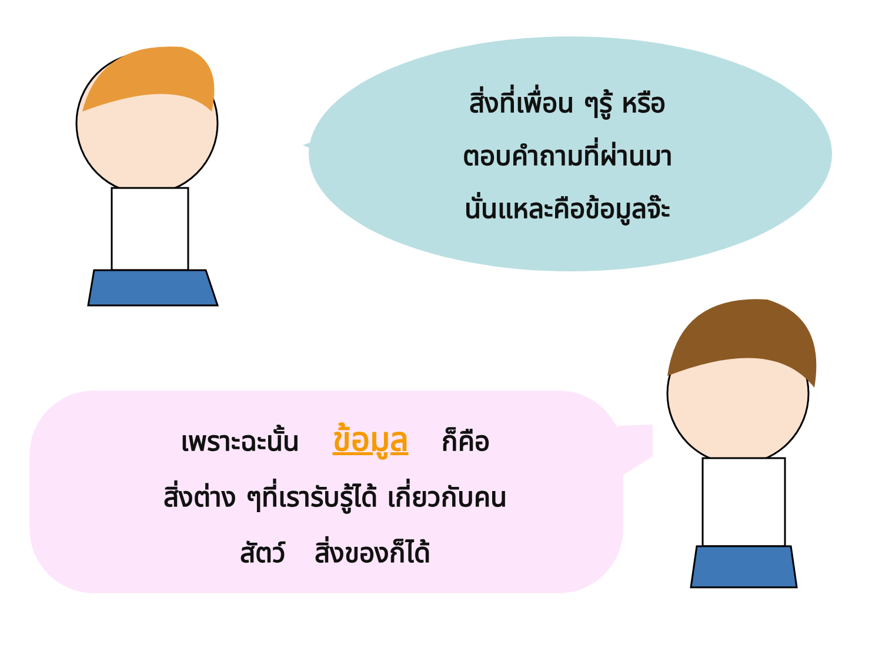สิ่งที่เพื่อน ๆรู้ หรือ
ตอบคำถามที่ผ่านมา
นั่นแหละคือข้อมูลจ๊ะ
เพราะฉะนั้น ข้อมูล ก็คือ
สิ่งต่าง ๆที่เรารับรู้ได้ เกี่ยวกับคน
สัตว์ สิ่งของก็ได้